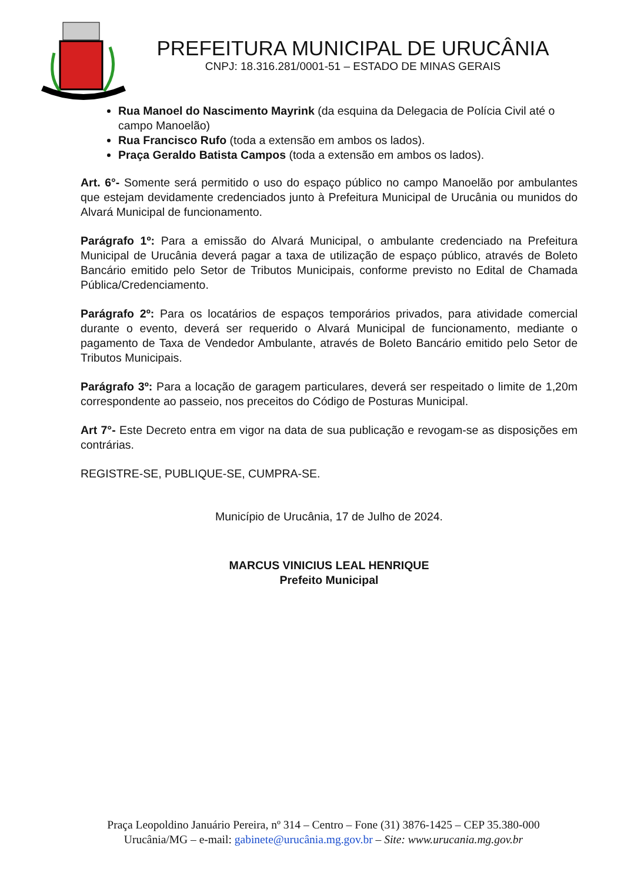PREFEITURA MUNICIPAL DE URUCÂNIA
CNPJ: 18.316.281/0001-51 – ESTADO DE MINAS GERAIS
Rua Manoel do Nascimento Mayrink (da esquina da Delegacia de Polícia Civil até o campo Manoelão)
Rua Francisco Rufo (toda a extensão em ambos os lados).
Praça Geraldo Batista Campos (toda a extensão em ambos os lados).
Art. 6°- Somente será permitido o uso do espaço público no campo Manoelão por ambulantes que estejam devidamente credenciados junto à Prefeitura Municipal de Urucânia ou munidos do Alvará Municipal de funcionamento.
Parágrafo 1º: Para a emissão do Alvará Municipal, o ambulante credenciado na Prefeitura Municipal de Urucânia deverá pagar a taxa de utilização de espaço público, através de Boleto Bancário emitido pelo Setor de Tributos Municipais, conforme previsto no Edital de Chamada Pública/Credenciamento.
Parágrafo 2º: Para os locatários de espaços temporários privados, para atividade comercial durante o evento, deverá ser requerido o Alvará Municipal de funcionamento, mediante o pagamento de Taxa de Vendedor Ambulante, através de Boleto Bancário emitido pelo Setor de Tributos Municipais.
Parágrafo 3º: Para a locação de garagem particulares, deverá ser respeitado o limite de 1,20m correspondente ao passeio, nos preceitos do Código de Posturas Municipal.
Art 7°- Este Decreto entra em vigor na data de sua publicação e revogam-se as disposições em contrárias.
REGISTRE-SE, PUBLIQUE-SE, CUMPRA-SE.
Município de Urucânia, 17 de Julho de 2024.
MARCUS VINICIUS LEAL HENRIQUE
Prefeito Municipal
Praça Leopoldino Januário Pereira, nº 314 – Centro – Fone (31) 3876-1425 – CEP 35.380-000
Urucânia/MG – e-mail: gabinete@urucânia.mg.gov.br – Site: www.urucania.mg.gov.br